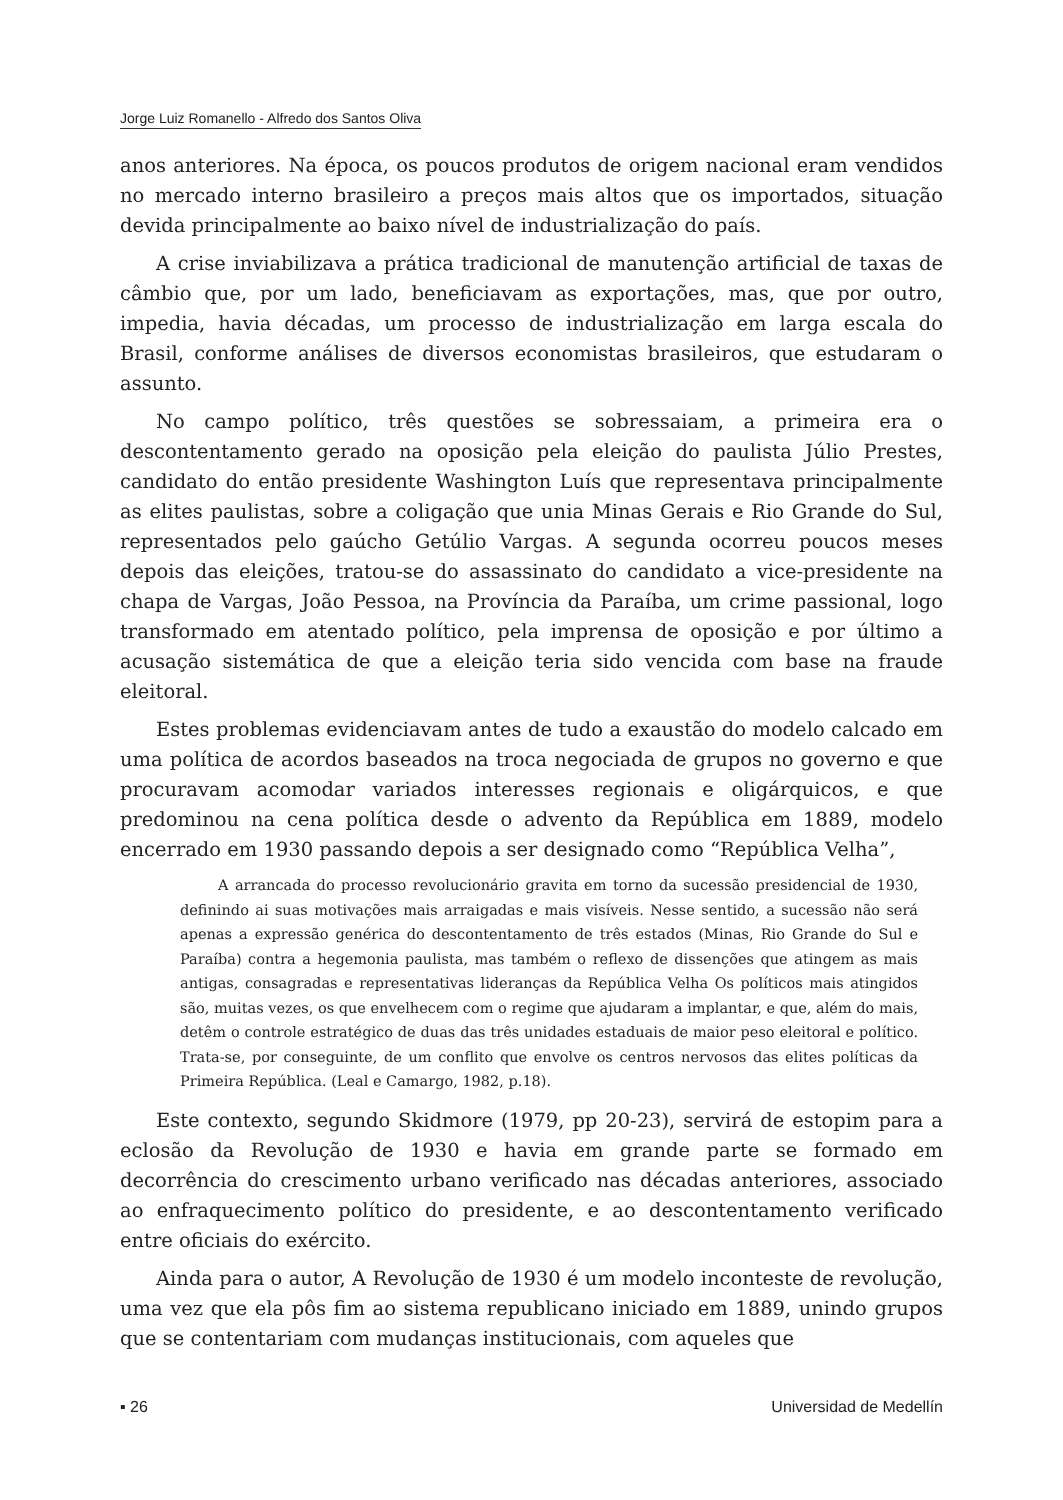Jorge Luiz Romanello - Alfredo dos Santos Oliva
anos anteriores. Na época, os poucos produtos de origem nacional eram vendidos no mercado interno brasileiro a preços mais altos que os importados, situação devida principalmente ao baixo nível de industrialização do país.
A crise inviabilizava a prática tradicional de manutenção artificial de taxas de câmbio que, por um lado, beneficiavam as exportações, mas, que por outro, impedia, havia décadas, um processo de industrialização em larga escala do Brasil, conforme análises de diversos economistas brasileiros, que estudaram o assunto.
No campo político, três questões se sobressaiam, a primeira era o descontentamento gerado na oposição pela eleição do paulista Júlio Prestes, candidato do então presidente Washington Luís que representava principalmente as elites paulistas, sobre a coligação que unia Minas Gerais e Rio Grande do Sul, representados pelo gaúcho Getúlio Vargas. A segunda ocorreu poucos meses depois das eleições, tratou-se do assassinato do candidato a vice-presidente na chapa de Vargas, João Pessoa, na Província da Paraíba, um crime passional, logo transformado em atentado político, pela imprensa de oposição e por último a acusação sistemática de que a eleição teria sido vencida com base na fraude eleitoral.
Estes problemas evidenciavam antes de tudo a exaustão do modelo calcado em uma política de acordos baseados na troca negociada de grupos no governo e que procuravam acomodar variados interesses regionais e oligárquicos, e que predominou na cena política desde o advento da República em 1889, modelo encerrado em 1930 passando depois a ser designado como “República Velha”,
A arrancada do processo revolucionário gravita em torno da sucessão presidencial de 1930, definindo ai suas motivações mais arraigadas e mais visíveis. Nesse sentido, a sucessão não será apenas a expressão genérica do descontentamento de três estados (Minas, Rio Grande do Sul e Paraíba) contra a hegemonia paulista, mas também o reflexo de dissenções que atingem as mais antigas, consagradas e representativas lideranças da República Velha Os políticos mais atingidos são, muitas vezes, os que envelhecem com o regime que ajudaram a implantar, e que, além do mais, detêm o controle estratégico de duas das três unidades estaduais de maior peso eleitoral e político. Trata-se, por conseguinte, de um conflito que envolve os centros nervosos das elites políticas da Primeira República. (Leal e Camargo, 1982, p.18).
Este contexto, segundo Skidmore (1979, pp 20-23), servirá de estopim para a eclosão da Revolução de 1930 e havia em grande parte se formado em decorrência do crescimento urbano verificado nas décadas anteriores, associado ao enfraquecimento político do presidente, e ao descontentamento verificado entre oficiais do exército.
Ainda para o autor, A Revolução de 1930 é um modelo inconteste de revolução, uma vez que ela pôs fim ao sistema republicano iniciado em 1889, unindo grupos que se contentariam com mudanças institucionais, com aqueles que
▪ 26 Universidad de Medellín